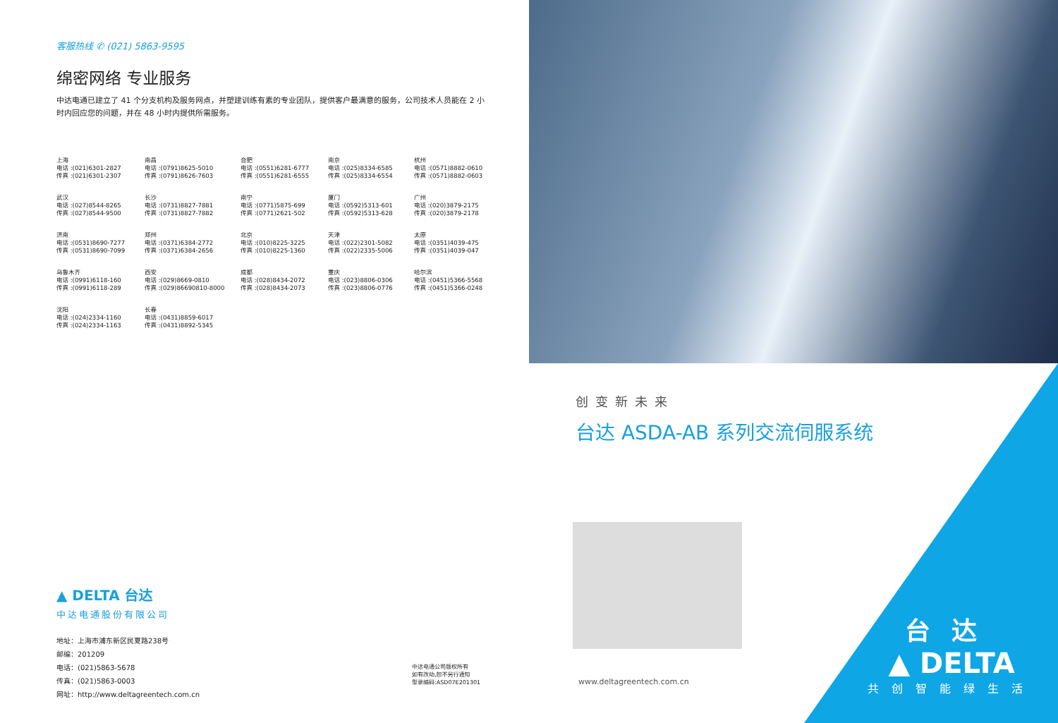客服热线 ✆ (021) 5863-9595
绵密网络 专业服务
中达电通已建立了 41 个分支机构及服务网点，并塑建训练有素的专业团队，提供客户最满意的服务，公司技术人员能在 2 小时内回应您的问题，并在 48 小时内提供所需服务。
上海
电话 :(021)6301-2827
传真 :(021)6301-2307
南昌
电话 :(0791)8625-5010
传真 :(0791)8626-7603
合肥
电话 :(0551)6281-6777
传真 :(0551)6281-6555
南京
电话 :(025)8334-6585
传真 :(025)8334-6554
杭州
电话 :(0571)8882-0610
传真 :(0571)8882-0603
武汉
电话 :(027)8544-8265
传真 :(027)8544-9500
长沙
电话 :(0731)8827-7881
传真 :(0731)8827-7882
南宁
电话 :(0771)5875-699
传真 :(0771)2621-502
厦门
电话 :(0592)5313-601
传真 :(0592)5313-628
广州
电话 :(020)3879-2175
传真 :(020)3879-2178
济南
电话 :(0531)8690-7277
传真 :(0531)8690-7099
郑州
电话 :(0371)6384-2772
传真 :(0371)6384-2656
北京
电话 :(010)8225-3225
传真 :(010)8225-1360
天津
电话 :(022)2301-5082
传真 :(022)2335-5006
太原
电话 :(0351)4039-475
传真 :(0351)4039-047
乌鲁木齐
电话 :(0991)6118-160
传真 :(0991)6118-289
西安
电话 :(029)8669-0810
传真 :(029)86690810-8000
成都
电话 :(028)8434-2072
传真 :(028)8434-2073
重庆
电话 :(023)8806-0306
传真 :(023)8806-0776
哈尔滨
电话 :(0451)5366-5568
传真 :(0451)5366-0248
沈阳
电话 :(024)2334-1160
传真 :(024)2334-1163
长春
电话 :(0431)8859-6017
传真 :(0431)8892-5345
▲ DELTA 台达
中达电通股份有限公司
地址：上海市浦东新区民夏路238号
邮编：201209
电话：(021)5863-5678
传真：(021)5863-0003
网址：http://www.deltagreentech.com.cn
中达电通公司版权所有
如有改动,恕不另行通知
型录编码:ASD07E201301
创变新未来
台达 ASDA-AB 系列交流伺服系统
www.deltagreentech.com.cn
台达
▲ DELTA
共创智能绿生活